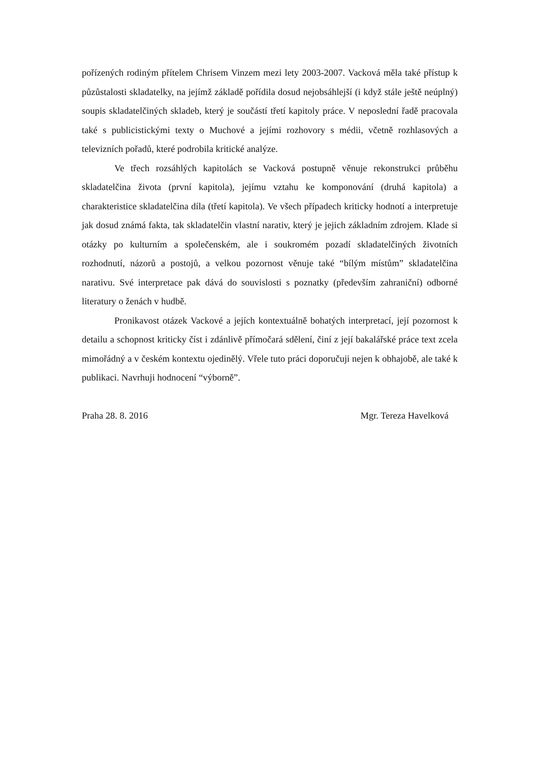pořízených rodiným přítelem Chrisem Vinzem mezi lety 2003-2007. Vacková měla také přístup k půzůstalosti skladatelky, na jejímž základě pořídila dosud nejobsáhlejší (i když stále ještě neúplný) soupis skladatelčiných skladeb, který je součástí třetí kapitoly práce. V neposlední řadě pracovala také s publicistickými texty o Muchové a jejími rozhovory s médii, včetně rozhlasových a televizních pořadů, které podrobila kritické analýze.
Ve třech rozsáhlých kapitolách se Vacková postupně věnuje rekonstrukci průběhu skladatelčina života (první kapitola), jejímu vztahu ke komponování (druhá kapitola) a charakteristice skladatelčina díla (třetí kapitola). Ve všech případech kriticky hodnotí a interpretuje jak dosud známá fakta, tak skladatelčin vlastní narativ, který je jejich základním zdrojem. Klade si otázky po kulturním a společenském, ale i soukromém pozadí skladatelčiných životních rozhodnutí, názorů a postojů, a velkou pozornost věnuje také “bílým místům” skladatelčina narativu. Své interpretace pak dává do souvislosti s poznatky (především zahraniční) odborné literatury o ženách v hudbě.
Pronikavost otázek Vackové a jejích kontextuálně bohatých interpretací, její pozornost k detailu a schopnost kriticky číst i zdánlivě přímočará sdělení, činí z její bakalářské práce text zcela mimořádný a v českém kontextu ojedinělý. Vřele tuto práci doporučuji nejen k obhajobě, ale také k publikaci. Navrhuji hodnocení “výborně”.
Praha 28. 8. 2016 Mgr. Tereza Havelková